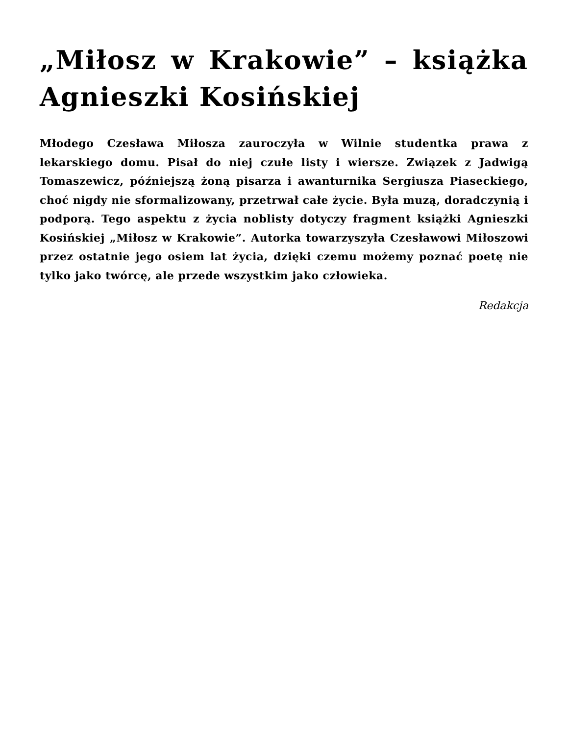„Miłosz w Krakowie” – książka Agnieszki Kosińskiej
Młodego Czesława Miłosza zauroczyła w Wilnie studentka prawa z lekarskiego domu. Pisał do niej czułe listy i wiersze. Związek z Jadwigą Tomaszewicz, późniejszą żoną pisarza i awanturnika Sergiusza Piaseckiego, choć nigdy nie sformalizowany, przetrwał całe życie. Była muzą, doradczynią i podporą. Tego aspektu z życia noblisty dotyczy fragment książki Agnieszki Kosińskiej „Miłosz w Krakowie”. Autorka towarzyszyła Czesławowi Miłoszowi przez ostatnie jego osiem lat życia, dzięki czemu możemy poznać poetę nie tylko jako twórcę, ale przede wszystkim jako człowieka.
Redakcja